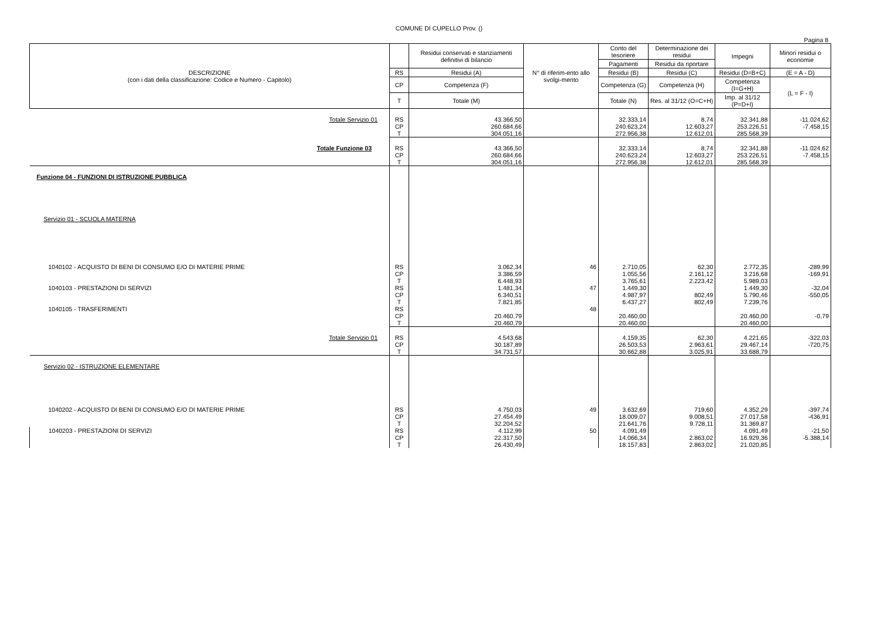COMUNE DI CUPELLO Prov. ()
Pagina 8
| DESCRIZIONE (con i dati della classificazione: Codice e Numero - Capitolo) | | Residui conservati e stanziamenti definitivi di bilancio | N° di riferim-ento allo svolgi-mento | Conto del tesoriere | Determinazione dei residui | Impegni | Minori residui o economie |
| --- | --- | --- | --- | --- | --- | --- | --- |
| | | | | Pagamenti | Residui da riportare | | |
| | RS | Residui (A) | | Residui (B) | Residui (C) | Residui (D=B+C) | (E = A - D) |
| | CP | Competenza (F) | | Competenza (G) | Competenza (H) | Competenza (I=G+H) | (L = F - I) |
| | T | Totale (M) | | Totale (N) | Res. al 31/12 (O=C+H) | Imp. al 31/12 (P=D+I) | |
| Totale Servizio 01 | RS CP T | 43.366,50 260.684,66 304.051,16 | | 32.333,14 240.623,24 272.956,38 | 8,74 12.603,27 12.612,01 | 32.341,88 253.226,51 285.568,39 | -11.024,62 -7.458,15 |
| Totale Funzione 03 | RS CP T | 43.366,50 260.684,66 304.051,16 | | 32.333,14 240.623,24 272.956,38 | 8,74 12.603,27 12.612,01 | 32.341,88 253.226,51 285.568,39 | -11.024,62 -7.458,15 |
| Funzione 04 - FUNZIONI DI ISTRUZIONE PUBBLICA Servizio 01 - SCUOLA MATERNA | | | | | | | |
| 1040102 - ACQUISTO DI BENI DI CONSUMO E/O DI MATERIE PRIME | RS CP T | 3.062,34 3.386,59 6.448,93 | 46 | 2.710,05 1.055,56 3.765,61 | 62,30 2.161,12 2.223,42 | 2.772,35 3.216,68 5.989,03 | -289,99 -169,91 |
| 1040103 - PRESTAZIONI DI SERVIZI | RS CP T | 1.481,34 6.340,51 7.821,85 | 47 | 1.449,30 4.987,97 6.437,27 | 802,49 802,49 | 1.449,30 5.790,46 7.239,76 | -32,04 -550,05 |
| 1040105 - TRASFERIMENTI | RS CP T | 20.460,79 20.460,79 | 48 | 20.460,00 20.460,00 | | 20.460,00 20.460,00 | -0,79 |
| Totale Servizio 01 | RS CP T | 4.543,68 30.187,89 34.731,57 | | 4.159,35 26.503,53 30.662,88 | 62,30 2.963,61 3.025,91 | 4.221,65 29.467,14 33.688,79 | -322,03 -720,75 |
| Servizio 02 - ISTRUZIONE ELEMENTARE | | | | | | | |
| 1040202 - ACQUISTO DI BENI DI CONSUMO E/O DI MATERIE PRIME | RS CP T | 4.750,03 27.454,49 32.204,52 | 49 | 3.632,69 18.009,07 21.641,76 | 719,60 9.008,51 9.728,11 | 4.352,29 27.017,58 31.369,87 | -397,74 -436,91 |
| 1040203 - PRESTAZIONI DI SERVIZI | RS CP T | 4.112,99 22.317,50 26.430,49 | 50 | 4.091,49 14.066,34 18.157,83 | 2.863,02 2.863,02 | 4.091,49 16.929,36 21.020,85 | -21,50 -5.388,14 |